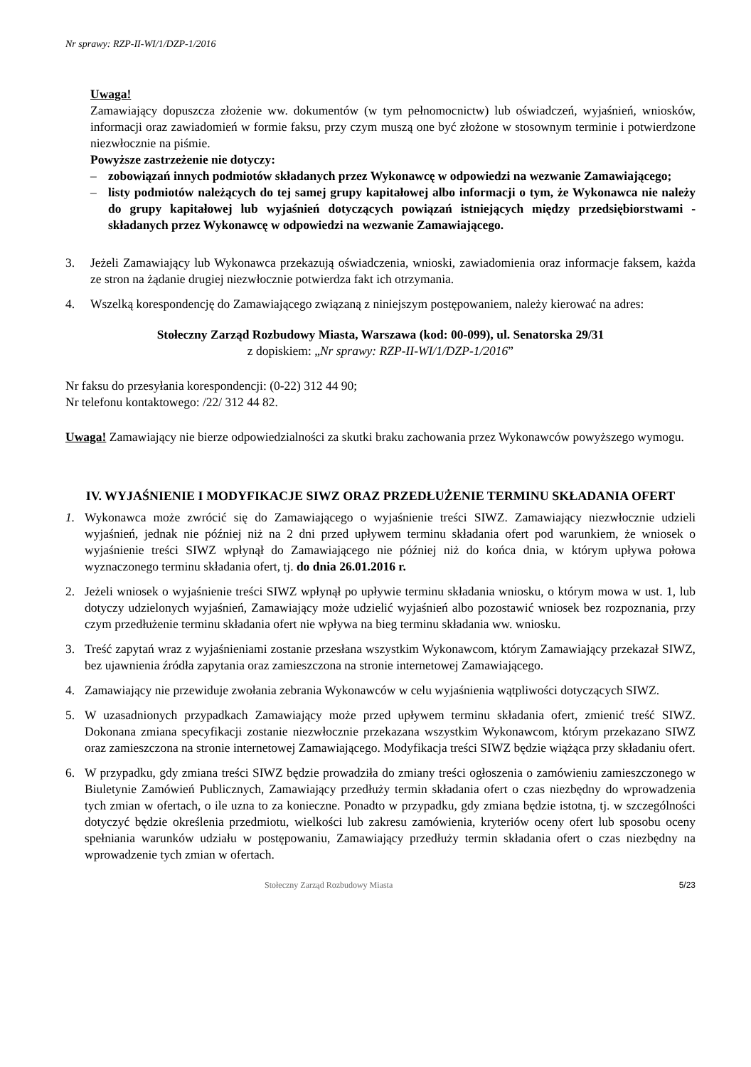Nr sprawy: RZP-II-WI/1/DZP-1/2016
Uwaga!
Zamawiający dopuszcza złożenie ww. dokumentów (w tym pełnomocnictw) lub oświadczeń, wyjaśnień, wniosków, informacji oraz zawiadomień w formie faksu, przy czym muszą one być złożone w stosownym terminie i potwierdzone niezwłocznie na piśmie.
Powyższe zastrzeżenie nie dotyczy:
– zobowiązań innych podmiotów składanych przez Wykonawcę w odpowiedzi na wezwanie Zamawiającego;
– listy podmiotów należących do tej samej grupy kapitałowej albo informacji o tym, że Wykonawca nie należy do grupy kapitałowej lub wyjaśnień dotyczących powiązań istniejących między przedsiębiorstwami - składanych przez Wykonawcę w odpowiedzi na wezwanie Zamawiającego.
3. Jeżeli Zamawiający lub Wykonawca przekazują oświadczenia, wnioski, zawiadomienia oraz informacje faksem, każda ze stron na żądanie drugiej niezwłocznie potwierdza fakt ich otrzymania.
4. Wszelką korespondencję do Zamawiającego związaną z niniejszym postępowaniem, należy kierować na adres:
Stołeczny Zarząd Rozbudowy Miasta, Warszawa (kod: 00-099), ul. Senatorska 29/31
z dopiskiem: „Nr sprawy: RZP-II-WI/1/DZP-1/2016”
Nr faksu do przesyłania korespondencji: (0-22) 312 44 90;
Nr telefonu kontaktowego: /22/ 312 44 82.
Uwaga! Zamawiający nie bierze odpowiedzialności za skutki braku zachowania przez Wykonawców powyższego wymogu.
IV. WYJAŚNIENIE I MODYFIKACJE SIWZ ORAZ PRZEDŁUŻENIE TERMINU SKŁADANIA OFERT
1. Wykonawca może zwrócić się do Zamawiającego o wyjaśnienie treści SIWZ. Zamawiający niezwłocznie udzieli wyjaśnień, jednak nie później niż na 2 dni przed upływem terminu składania ofert pod warunkiem, że wniosek o wyjaśnienie treści SIWZ wpłynął do Zamawiającego nie później niż do końca dnia, w którym upływa połowa wyznaczonego terminu składania ofert, tj. do dnia 26.01.2016 r.
2. Jeżeli wniosek o wyjaśnienie treści SIWZ wpłynął po upływie terminu składania wniosku, o którym mowa w ust. 1, lub dotyczy udzielonych wyjaśnień, Zamawiający może udzielić wyjaśnień albo pozostawić wniosek bez rozpoznania, przy czym przedłużenie terminu składania ofert nie wpływa na bieg terminu składania ww. wniosku.
3. Treść zapytań wraz z wyjaśnieniami zostanie przesłana wszystkim Wykonawcom, którym Zamawiający przekazał SIWZ, bez ujawnienia źródła zapytania oraz zamieszczona na stronie internetowej Zamawiającego.
4. Zamawiający nie przewiduje zwołania zebrania Wykonawców w celu wyjaśnienia wątpliwości dotyczących SIWZ.
5. W uzasadnionych przypadkach Zamawiający może przed upływem terminu składania ofert, zmienić treść SIWZ. Dokonana zmiana specyfikacji zostanie niezwłocznie przekazana wszystkim Wykonawcom, którym przekazano SIWZ oraz zamieszczona na stronie internetowej Zamawiającego. Modyfikacja treści SIWZ będzie wiążąca przy składaniu ofert.
6. W przypadku, gdy zmiana treści SIWZ będzie prowadziła do zmiany treści ogłoszenia o zamówieniu zamieszczonego w Biuletynie Zamówień Publicznych, Zamawiający przedłuży termin składania ofert o czas niezbędny do wprowadzenia tych zmian w ofertach, o ile uzna to za konieczne. Ponadto w przypadku, gdy zmiana będzie istotna, tj. w szczególności dotyczyć będzie określenia przedmiotu, wielkości lub zakresu zamówienia, kryteriów oceny ofert lub sposobu oceny spełniania warunków udziału w postępowaniu, Zamawiający przedłuży termin składania ofert o czas niezbędny na wprowadzenie tych zmian w ofertach.
Stołeczny Zarząd Rozbudowy Miasta 5/23